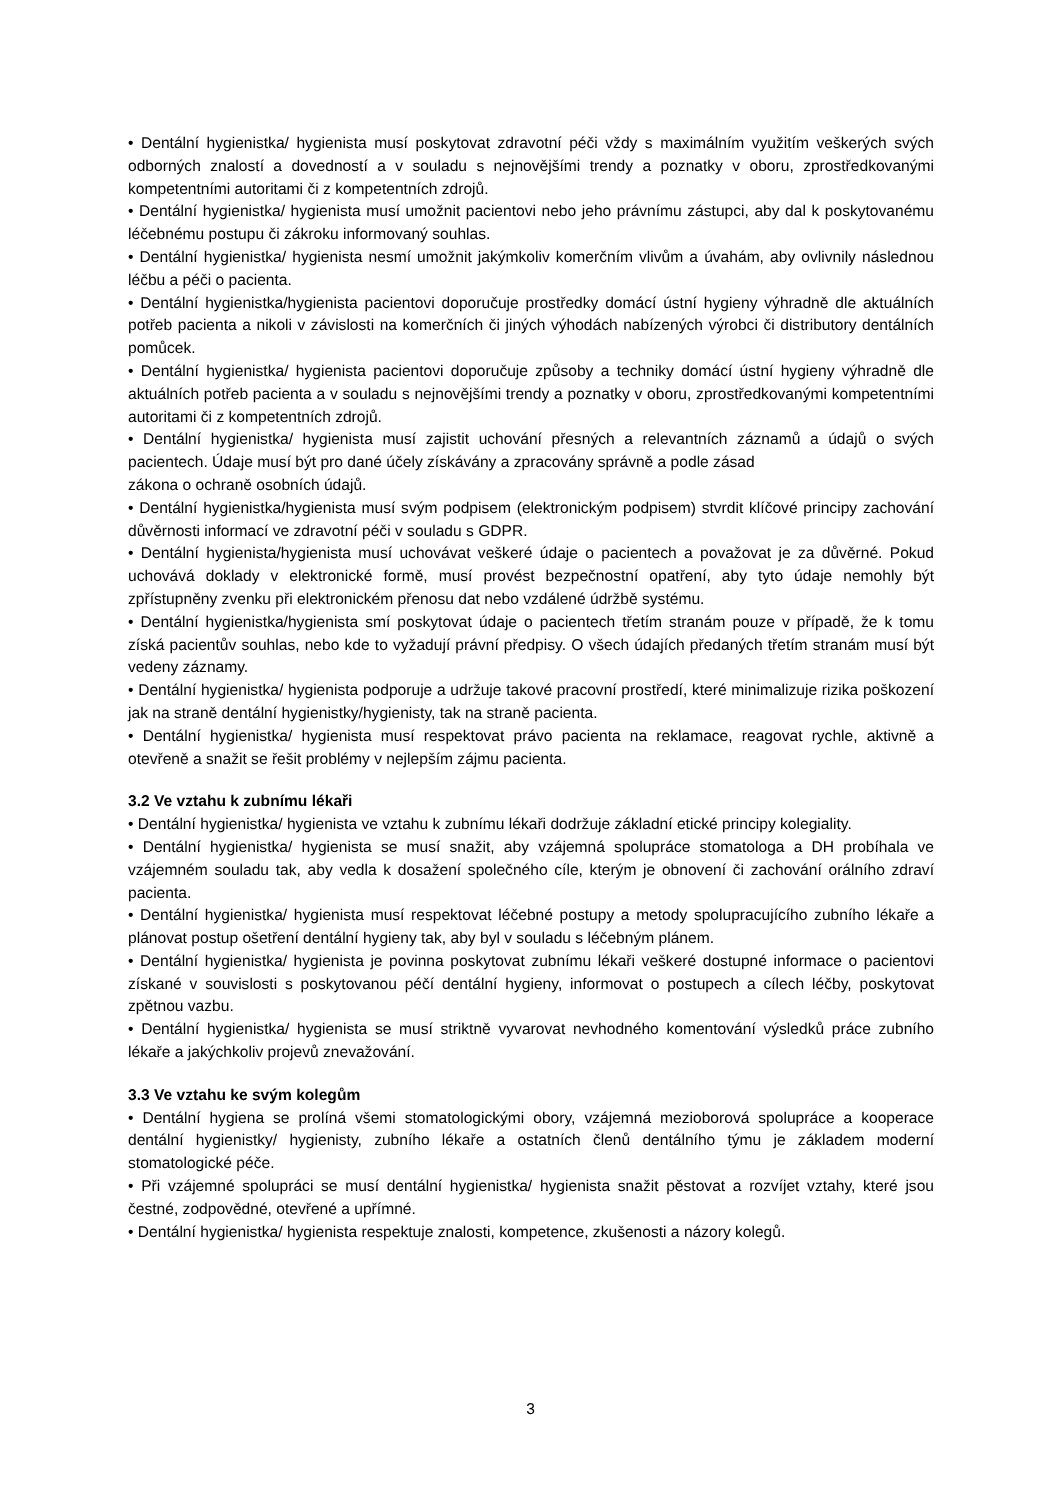• Dentální hygienistka/ hygienista musí poskytovat zdravotní péči vždy s maximálním využitím veškerých svých odborných znalostí a dovedností a v souladu s nejnovějšími trendy a poznatky v oboru, zprostředkovanými kompetentními autoritami či z kompetentních zdrojů.
• Dentální hygienistka/ hygienista musí umožnit pacientovi nebo jeho právnímu zástupci, aby dal k poskytovanému léčebnému postupu či zákroku informovaný souhlas.
• Dentální hygienistka/ hygienista nesmí umožnit jakýmkoliv komerčním vlivům a úvahám, aby ovlivnily následnou léčbu a péči o pacienta.
• Dentální hygienistka/hygienista pacientovi doporučuje prostředky domácí ústní hygieny výhradně dle aktuálních potřeb pacienta a nikoli v závislosti na komerčních či jiných výhodách nabízených výrobci či distributory dentálních pomůcek.
• Dentální hygienistka/ hygienista pacientovi doporučuje způsoby a techniky domácí ústní hygieny výhradně dle aktuálních potřeb pacienta a v souladu s nejnovějšími trendy a poznatky v oboru, zprostředkovanými kompetentními autoritami či z kompetentních zdrojů.
• Dentální hygienistka/ hygienista musí zajistit uchování přesných a relevantních záznamů a údajů o svých pacientech. Údaje musí být pro dané účely získávány a zpracovány správně a podle zásad
zákona o ochraně osobních údajů.
• Dentální hygienistka/hygienista musí svým podpisem (elektronickým podpisem) stvrdit klíčové principy zachování důvěrnosti informací ve zdravotní péči v souladu s GDPR.
• Dentální hygienista/hygienista musí uchovávat veškeré údaje o pacientech a považovat je za důvěrné. Pokud uchovává doklady v elektronické formě, musí provést bezpečnostní opatření, aby tyto údaje nemohly být zpřístupněny zvenku při elektronickém přenosu dat nebo vzdálené údržbě systému.
• Dentální hygienistka/hygienista smí poskytovat údaje o pacientech třetím stranám pouze v případě, že k tomu získá pacientův souhlas, nebo kde to vyžadují právní předpisy. O všech údajích předaných třetím stranám musí být vedeny záznamy.
• Dentální hygienistka/ hygienista podporuje a udržuje takové pracovní prostředí, které minimalizuje rizika poškození jak na straně dentální hygienistky/hygienisty, tak na straně pacienta.
• Dentální hygienistka/ hygienista musí respektovat právo pacienta na reklamace, reagovat rychle, aktivně a otevřeně a snažit se řešit problémy v nejlepším zájmu pacienta.
3.2 Ve vztahu k zubnímu lékaři
• Dentální hygienistka/ hygienista ve vztahu k zubnímu lékaři dodržuje základní etické principy kolegiality.
• Dentální hygienistka/ hygienista se musí snažit, aby vzájemná spolupráce stomatologa a DH probíhala ve vzájemném souladu tak, aby vedla k dosažení společného cíle, kterým je obnovení či zachování orálního zdraví pacienta.
• Dentální hygienistka/ hygienista musí respektovat léčebné postupy a metody spolupracujícího zubního lékaře a plánovat postup ošetření dentální hygieny tak, aby byl v souladu s léčebným plánem.
• Dentální hygienistka/ hygienista je povinna poskytovat zubnímu lékaři veškeré dostupné informace o pacientovi získané v souvislosti s poskytovanou péčí dentální hygieny, informovat o postupech a cílech léčby, poskytovat zpětnou vazbu.
• Dentální hygienistka/ hygienista se musí striktně vyvarovat nevhodného komentování výsledků práce zubního lékaře a jakýchkoliv projevů znevažování.
3.3 Ve vztahu ke svým kolegům
• Dentální hygiena se prolíná všemi stomatologickými obory, vzájemná mezioborová spolupráce a kooperace dentální hygienistky/ hygienisty, zubního lékaře a ostatních členů dentálního týmu je základem moderní stomatologické péče.
• Při vzájemné spolupráci se musí dentální hygienistka/ hygienista snažit pěstovat a rozvíjet vztahy, které jsou čestné, zodpovědné, otevřené a upřímné.
• Dentální hygienistka/ hygienista respektuje znalosti, kompetence, zkušenosti a názory kolegů.
3